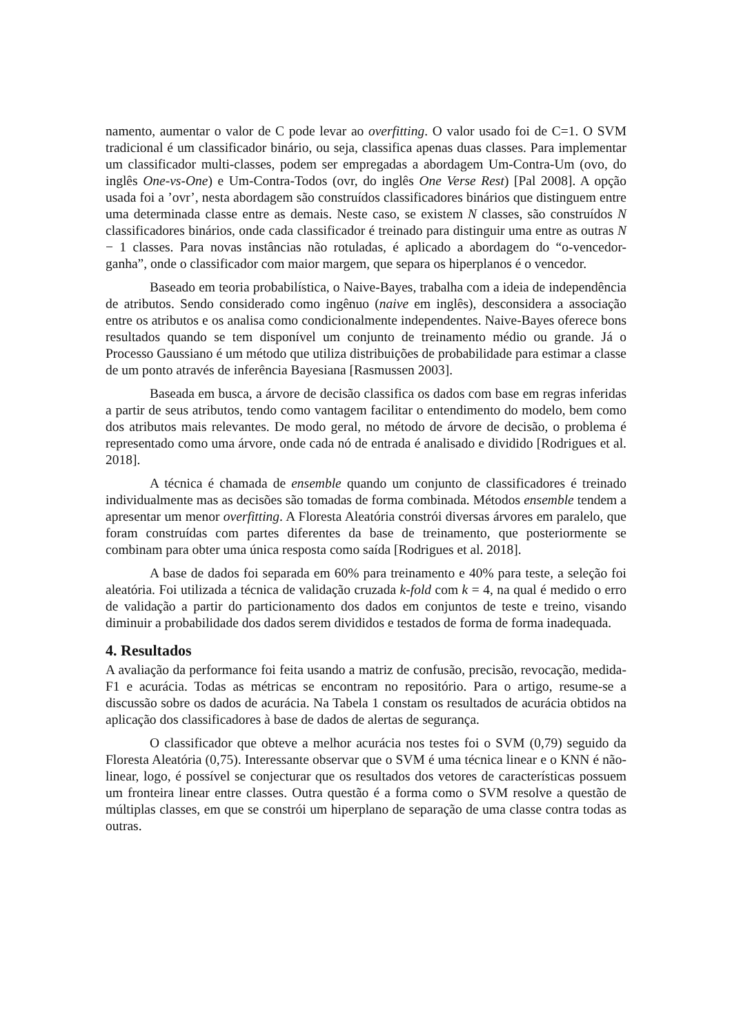namento, aumentar o valor de C pode levar ao overfitting. O valor usado foi de C=1. O SVM tradicional é um classificador binário, ou seja, classifica apenas duas classes. Para implementar um classificador multi-classes, podem ser empregadas a abordagem Um-Contra-Um (ovo, do inglês One-vs-One) e Um-Contra-Todos (ovr, do inglês One Verse Rest) [Pal 2008]. A opção usada foi a ’ovr’, nesta abordagem são construídos classificadores binários que distinguem entre uma determinada classe entre as demais. Neste caso, se existem N classes, são construídos N classificadores binários, onde cada classificador é treinado para distinguir uma entre as outras N − 1 classes. Para novas instâncias não rotuladas, é aplicado a abordagem do “o-vencedor-ganha”, onde o classificador com maior margem, que separa os hiperplanos é o vencedor.
Baseado em teoria probabilística, o Naive-Bayes, trabalha com a ideia de independência de atributos. Sendo considerado como ingênuo (naive em inglês), desconsidera a associação entre os atributos e os analisa como condicionalmente independentes. Naive-Bayes oferece bons resultados quando se tem disponível um conjunto de treinamento médio ou grande. Já o Processo Gaussiano é um método que utiliza distribuições de probabilidade para estimar a classe de um ponto através de inferência Bayesiana [Rasmussen 2003].
Baseada em busca, a árvore de decisão classifica os dados com base em regras inferidas a partir de seus atributos, tendo como vantagem facilitar o entendimento do modelo, bem como dos atributos mais relevantes. De modo geral, no método de árvore de decisão, o problema é representado como uma árvore, onde cada nó de entrada é analisado e dividido [Rodrigues et al. 2018].
A técnica é chamada de ensemble quando um conjunto de classificadores é treinado individualmente mas as decisões são tomadas de forma combinada. Métodos ensemble tendem a apresentar um menor overfitting. A Floresta Aleatória constrói diversas árvores em paralelo, que foram construídas com partes diferentes da base de treinamento, que posteriormente se combinam para obter uma única resposta como saída [Rodrigues et al. 2018].
A base de dados foi separada em 60% para treinamento e 40% para teste, a seleção foi aleatória. Foi utilizada a técnica de validação cruzada k-fold com k = 4, na qual é medido o erro de validação a partir do particionamento dos dados em conjuntos de teste e treino, visando diminuir a probabilidade dos dados serem divididos e testados de forma de forma inadequada.
4. Resultados
A avaliação da performance foi feita usando a matriz de confusão, precisão, revocação, medida-F1 e acurácia. Todas as métricas se encontram no repositório. Para o artigo, resume-se a discussão sobre os dados de acurácia. Na Tabela 1 constam os resultados de acurácia obtidos na aplicação dos classificadores à base de dados de alertas de segurança.
O classificador que obteve a melhor acurácia nos testes foi o SVM (0,79) seguido da Floresta Aleatória (0,75). Interessante observar que o SVM é uma técnica linear e o KNN é não-linear, logo, é possível se conjecturar que os resultados dos vetores de características possuem um fronteira linear entre classes. Outra questão é a forma como o SVM resolve a questão de múltiplas classes, em que se constrói um hiperplano de separação de uma classe contra todas as outras.